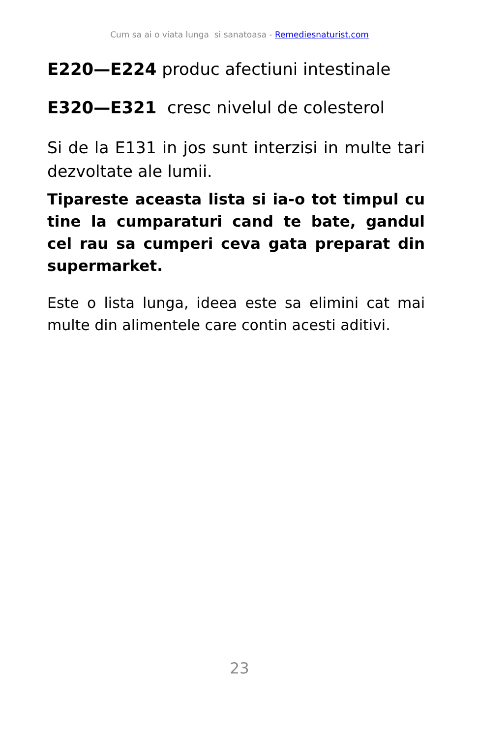Cum sa ai o viata lunga si sanatoasa - Remediesnaturist.com
E220—E224 produc afectiuni intestinale
E320—E321 cresc nivelul de colesterol
Si de la E131 in jos sunt interzisi in multe tari dezvoltate ale lumii.
Tipareste aceasta lista si ia-o tot timpul cu tine la cumparaturi cand te bate, gandul cel rau sa cumperi ceva gata preparat din supermarket.
Este o lista lunga, ideea este sa elimini cat mai multe din alimentele care contin acesti aditivi.
23